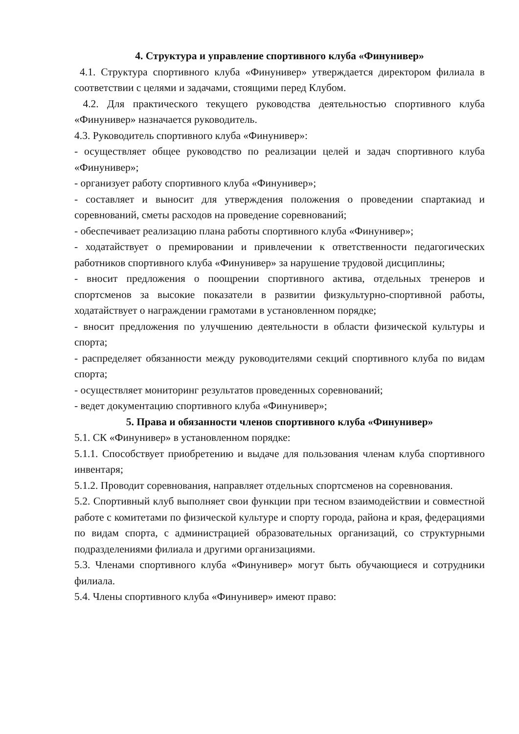4. Структура и управление спортивного клуба «Финунивер»
4.1. Структура спортивного клуба «Финунивер» утверждается директором филиала в соответствии с целями и задачами, стоящими перед Клубом.
4.2. Для практического текущего руководства деятельностью спортивного клуба «Финунивер» назначается руководитель.
4.3. Руководитель спортивного клуба «Финунивер»:
- осуществляет общее руководство по реализации целей и задач спортивного клуба «Финунивер»;
- организует работу спортивного клуба «Финунивер»;
- составляет и выносит для утверждения положения о проведении спартакиад и соревнований, сметы расходов на проведение соревнований;
- обеспечивает реализацию плана работы спортивного клуба «Финунивер»;
- ходатайствует о премировании и привлечении к ответственности педагогических работников спортивного клуба «Финунивер» за нарушение трудовой дисциплины;
- вносит предложения о поощрении спортивного актива, отдельных тренеров и спортсменов за высокие показатели в развитии физкультурно-спортивной работы, ходатайствует о награждении грамотами в установленном порядке;
- вносит предложения по улучшению деятельности в области физической культуры и спорта;
- распределяет обязанности между руководителями секций спортивного клуба по видам спорта;
- осуществляет мониторинг результатов проведенных соревнований;
- ведет документацию спортивного клуба «Финунивер»;
5. Права и обязанности членов спортивного клуба «Финунивер»
5.1. СК «Финунивер» в установленном порядке:
5.1.1. Способствует приобретению и выдаче для пользования членам клуба спортивного инвентаря;
5.1.2. Проводит соревнования, направляет отдельных спортсменов на соревнования.
5.2. Спортивный клуб выполняет свои функции при тесном взаимодействии и совместной работе с комитетами по физической культуре и спорту города, района и края, федерациями по видам спорта, с администрацией образовательных организаций, со структурными подразделениями филиала и другими организациями.
5.3. Членами спортивного клуба «Финунивер» могут быть обучающиеся и сотрудники филиала.
5.4. Члены спортивного клуба «Финунивер» имеют право: